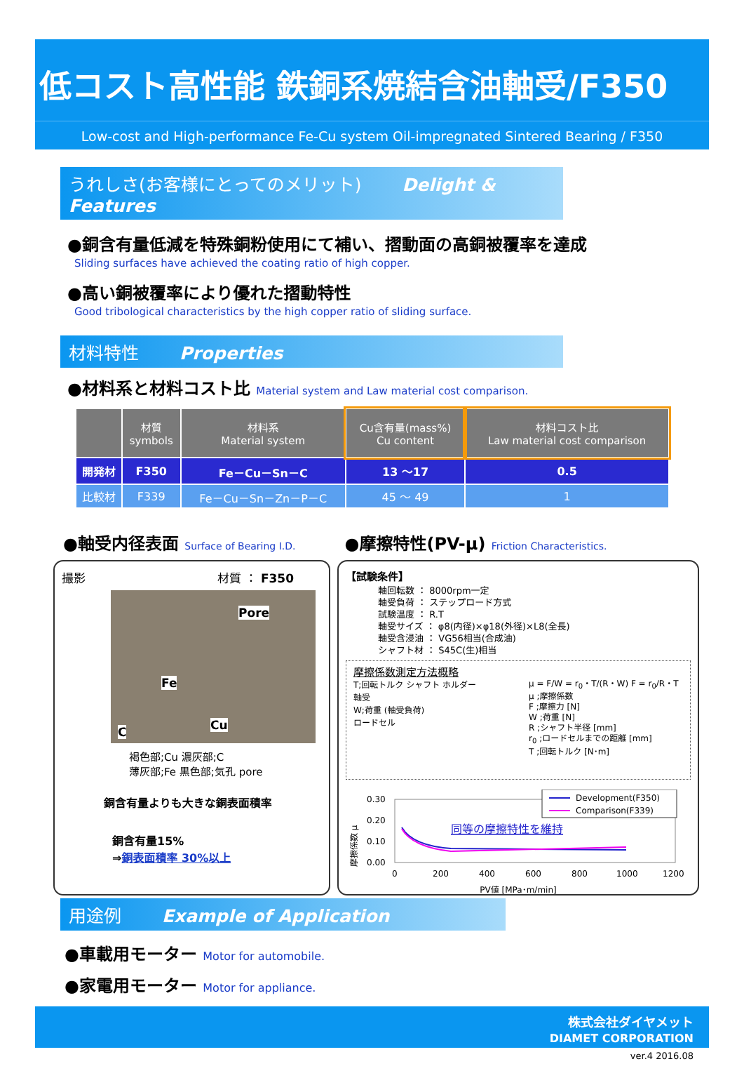低コスト高性能 鉄銅系焼結含油軸受/F350
Low-cost and High-performance Fe-Cu system Oil-impregnated Sintered Bearing / F350
うれしさ(お客様にとってのメリット) Delight & Features
●銅含有量低減を特殊銅粉使用にて補い、摺動面の高銅被覆率を達成
Sliding surfaces have achieved the coating ratio of high copper.
●高い銅被覆率により優れた摺動特性
Good tribological characteristics by the high copper ratio of sliding surface.
材料特性 Properties
●材料系と材料コスト比 Material system and Law material cost comparison.
| | 材質 symbols | 材料系 Material system | Cu含有量(mass%) Cu content | 材料コスト比 Law material cost comparison |
| --- | --- | --- | --- | --- |
| 開発材 | F350 | Fe－Cu－Sn－C | 13 ～17 | 0.5 |
| 比較材 | F339 | Fe－Cu－Sn－Zn－P－C | 45 ～ 49 | 1 |
●軸受内径表面 Surface of Bearing I.D.
●摩擦特性(PV-μ) Friction Characteristics.
撮影 材質 ： F350
Pore
Fe
Cu C
褐色部;Cu 濃灰部;C
薄灰部;Fe 黒色部;気孔 pore
銅含有量よりも大きな銅表面積率
銅含有量15%
⇒銅表面積率 30%以上
【試験条件】
軸回転数 ： 8000rpm一定
軸受負荷 ： ステップロード方式
試験温度 ： R.T
軸受サイズ ： φ8(内径)×φ18(外径)×L8(全長)
軸受含浸油 ： VG56相当(合成油)
シャフト材 ： S45C(生)相当
摩擦係数測定方法概略
T;回転トルク シャフト ホルダー
軸受
W;荷重 (軸受負荷)
ロードセル
μ = F/W = r<sub>0</sub>・T/(R・W) F = r<sub>0</sub>/R・T
μ ;摩擦係数
F ;摩擦力 [N]
W ;荷重 [N]
R ;シャフト半径 [mm]
r<sub>0</sub> ;ロードセルまでの距離 [mm]
T ;回転トルク [N･m]
0.30
0.20
0.10
0.00
摩擦係数 μ
Development(F350)
Comparison(F339)
同等の摩擦特性を維持
0
200
400
600
800
1000
1200
PV値 [MPa･m/min]
用途例 Example of Application
●車載用モーター Motor for automobile.
●家電用モーター Motor for appliance.
株式会社ダイヤメット
DIAMET CORPORATION
ver.4 2016.08